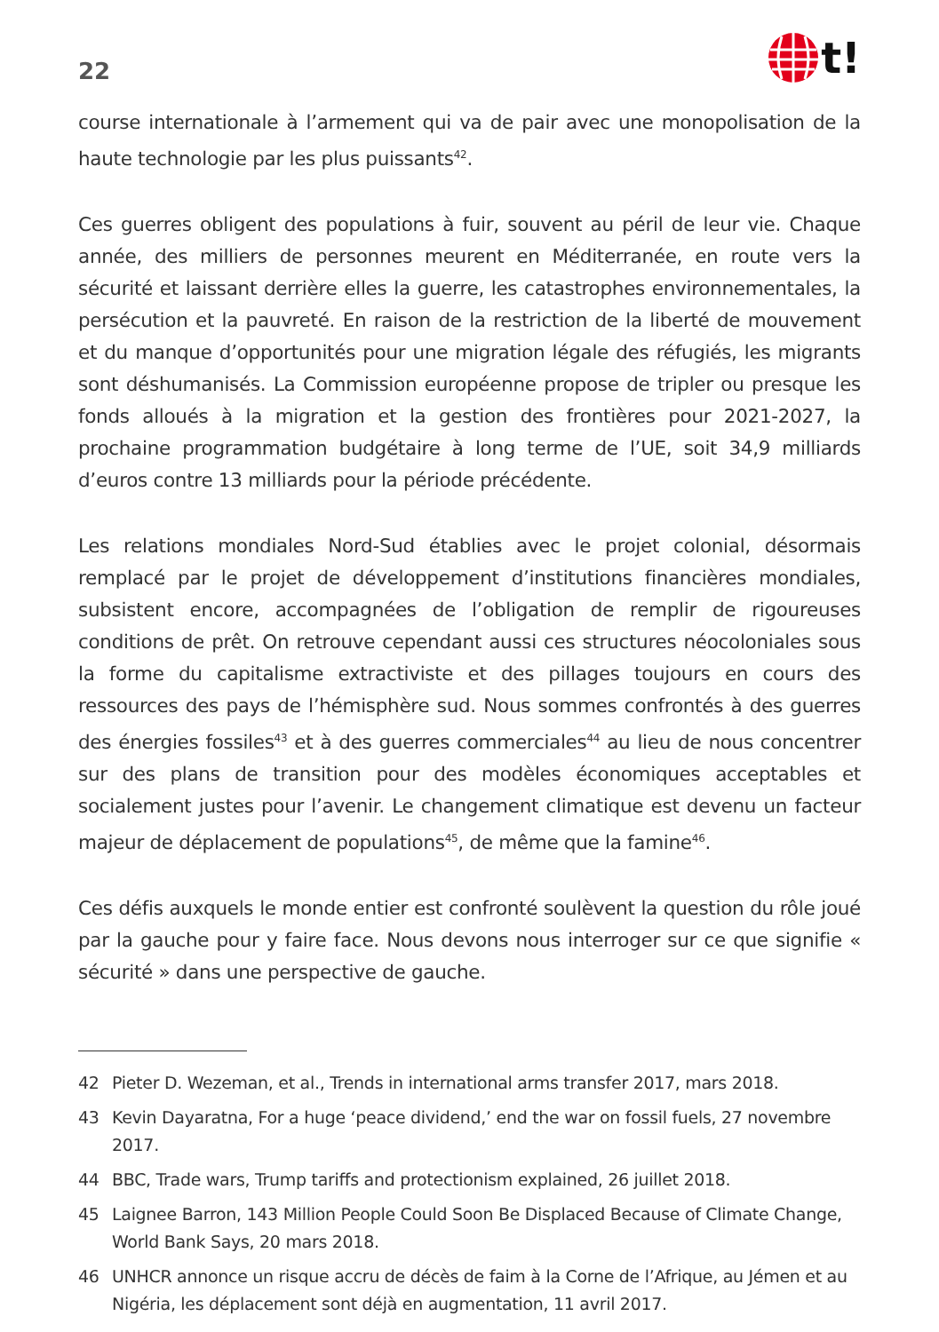22
t!
course internationale à l’armement qui va de pair avec une monopolisation de la haute technologie par les plus puissants<sup>42</sup>.
Ces guerres obligent des populations à fuir, souvent au péril de leur vie. Chaque année, des milliers de personnes meurent en Méditerranée, en route vers la sécurité et laissant derrière elles la guerre, les catastrophes environnementales, la persécution et la pauvreté. En raison de la restriction de la liberté de mouvement et du manque d’opportunités pour une migration légale des réfugiés, les migrants sont déshumanisés. La Commission européenne propose de tripler ou presque les fonds alloués à la migration et la gestion des frontières pour 2021-2027, la prochaine programmation budgétaire à long terme de l’UE, soit 34,9 milliards d’euros contre 13 milliards pour la période précédente.
Les relations mondiales Nord-Sud établies avec le projet colonial, désormais remplacé par le projet de développement d’institutions financières mondiales, subsistent encore, accompagnées de l’obligation de remplir de rigoureuses conditions de prêt. On retrouve cependant aussi ces structures néocoloniales sous la forme du capitalisme extractiviste et des pillages toujours en cours des ressources des pays de l’hémisphère sud. Nous sommes confrontés à des guerres des énergies fossiles<sup>43</sup> et à des guerres commerciales<sup>44</sup> au lieu de nous concentrer sur des plans de transition pour des modèles économiques acceptables et socialement justes pour l’avenir. Le changement climatique est devenu un facteur majeur de déplacement de populations<sup>45</sup>, de même que la famine<sup>46</sup>.
Ces défis auxquels le monde entier est confronté soulèvent la question du rôle joué par la gauche pour y faire face. Nous devons nous interroger sur ce que signifie « sécurité » dans une perspective de gauche.
42 Pieter D. Wezeman, et al., Trends in international arms transfer 2017, mars 2018.
43 Kevin Dayaratna, For a huge ‘peace dividend,’ end the war on fossil fuels, 27 novembre 2017.
44 BBC, Trade wars, Trump tariffs and protectionism explained, 26 juillet 2018.
45 Laignee Barron, 143 Million People Could Soon Be Displaced Because of Climate Change, World Bank Says, 20 mars 2018.
46 UNHCR annonce un risque accru de décès de faim à la Corne de l’Afrique, au Jémen et au Nigéria, les déplacement sont déjà en augmentation, 11 avril 2017.